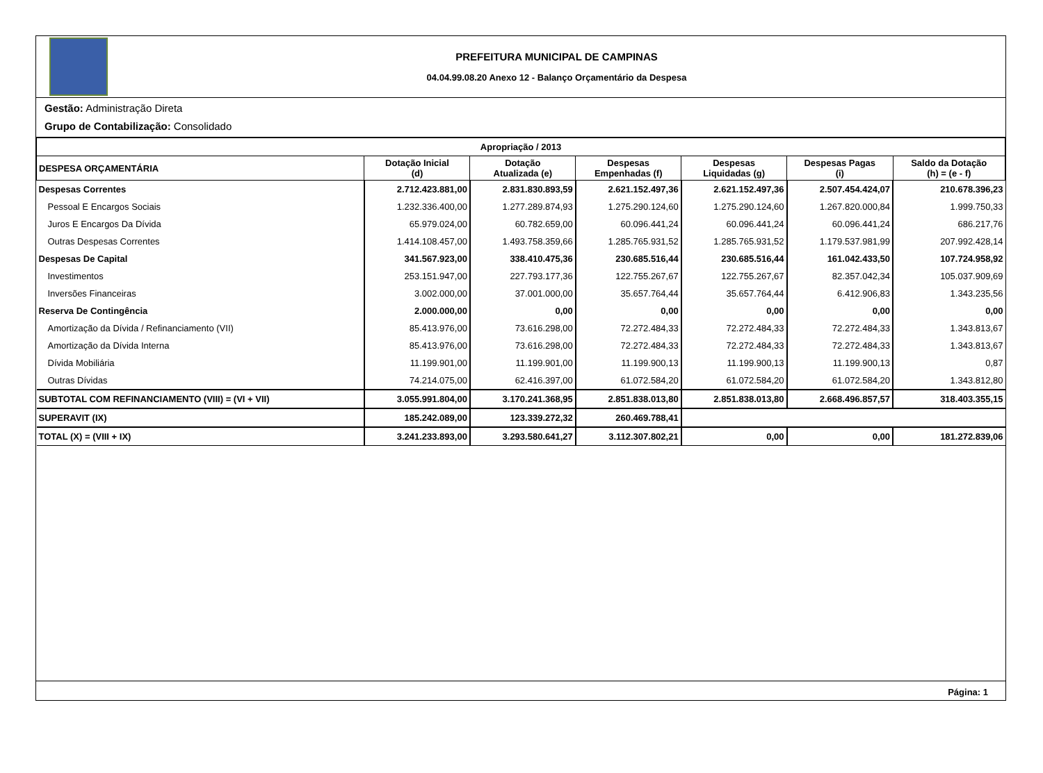PREFEITURA MUNICIPAL DE CAMPINAS
04.04.99.08.20 Anexo 12 - Balanço Orçamentário da Despesa
Gestão: Administração Direta
Grupo de Contabilização: Consolidado
| Apropriação / 2013 | | | | | | |
| --- | --- | --- | --- | --- | --- | --- |
| DESPESA ORÇAMENTÁRIA | Dotação Inicial (d) | Dotação Atualizada (e) | Despesas Empenhadas (f) | Despesas Liquidadas (g) | Despesas Pagas (i) | Saldo da Dotação (h) = (e - f) |
| Despesas Correntes | 2.712.423.881,00 | 2.831.830.893,59 | 2.621.152.497,36 | 2.621.152.497,36 | 2.507.454.424,07 | 210.678.396,23 |
| Pessoal E Encargos Sociais | 1.232.336.400,00 | 1.277.289.874,93 | 1.275.290.124,60 | 1.275.290.124,60 | 1.267.820.000,84 | 1.999.750,33 |
| Juros E Encargos Da Dívida | 65.979.024,00 | 60.782.659,00 | 60.096.441,24 | 60.096.441,24 | 60.096.441,24 | 686.217,76 |
| Outras Despesas Correntes | 1.414.108.457,00 | 1.493.758.359,66 | 1.285.765.931,52 | 1.285.765.931,52 | 1.179.537.981,99 | 207.992.428,14 |
| Despesas De Capital | 341.567.923,00 | 338.410.475,36 | 230.685.516,44 | 230.685.516,44 | 161.042.433,50 | 107.724.958,92 |
| Investimentos | 253.151.947,00 | 227.793.177,36 | 122.755.267,67 | 122.755.267,67 | 82.357.042,34 | 105.037.909,69 |
| Inversões Financeiras | 3.002.000,00 | 37.001.000,00 | 35.657.764,44 | 35.657.764,44 | 6.412.906,83 | 1.343.235,56 |
| Reserva De Contingência | 2.000.000,00 | 0,00 | 0,00 | 0,00 | 0,00 | 0,00 |
| Amortização da Dívida / Refinanciamento (VII) | 85.413.976,00 | 73.616.298,00 | 72.272.484,33 | 72.272.484,33 | 72.272.484,33 | 1.343.813,67 |
| Amortização da Dívida Interna | 85.413.976,00 | 73.616.298,00 | 72.272.484,33 | 72.272.484,33 | 72.272.484,33 | 1.343.813,67 |
| Dívida Mobiliária | 11.199.901,00 | 11.199.901,00 | 11.199.900,13 | 11.199.900,13 | 11.199.900,13 | 0,87 |
| Outras Dívidas | 74.214.075,00 | 62.416.397,00 | 61.072.584,20 | 61.072.584,20 | 61.072.584,20 | 1.343.812,80 |
| SUBTOTAL COM REFINANCIAMENTO (VIII) = (VI + VII) | 3.055.991.804,00 | 3.170.241.368,95 | 2.851.838.013,80 | 2.851.838.013,80 | 2.668.496.857,57 | 318.403.355,15 |
| SUPERAVIT (IX) | 185.242.089,00 | 123.339.272,32 | 260.469.788,41 | | | |
| TOTAL (X) = (VIII + IX) | 3.241.233.893,00 | 3.293.580.641,27 | 3.112.307.802,21 | 0,00 | 0,00 | 181.272.839,06 |
Página: 1